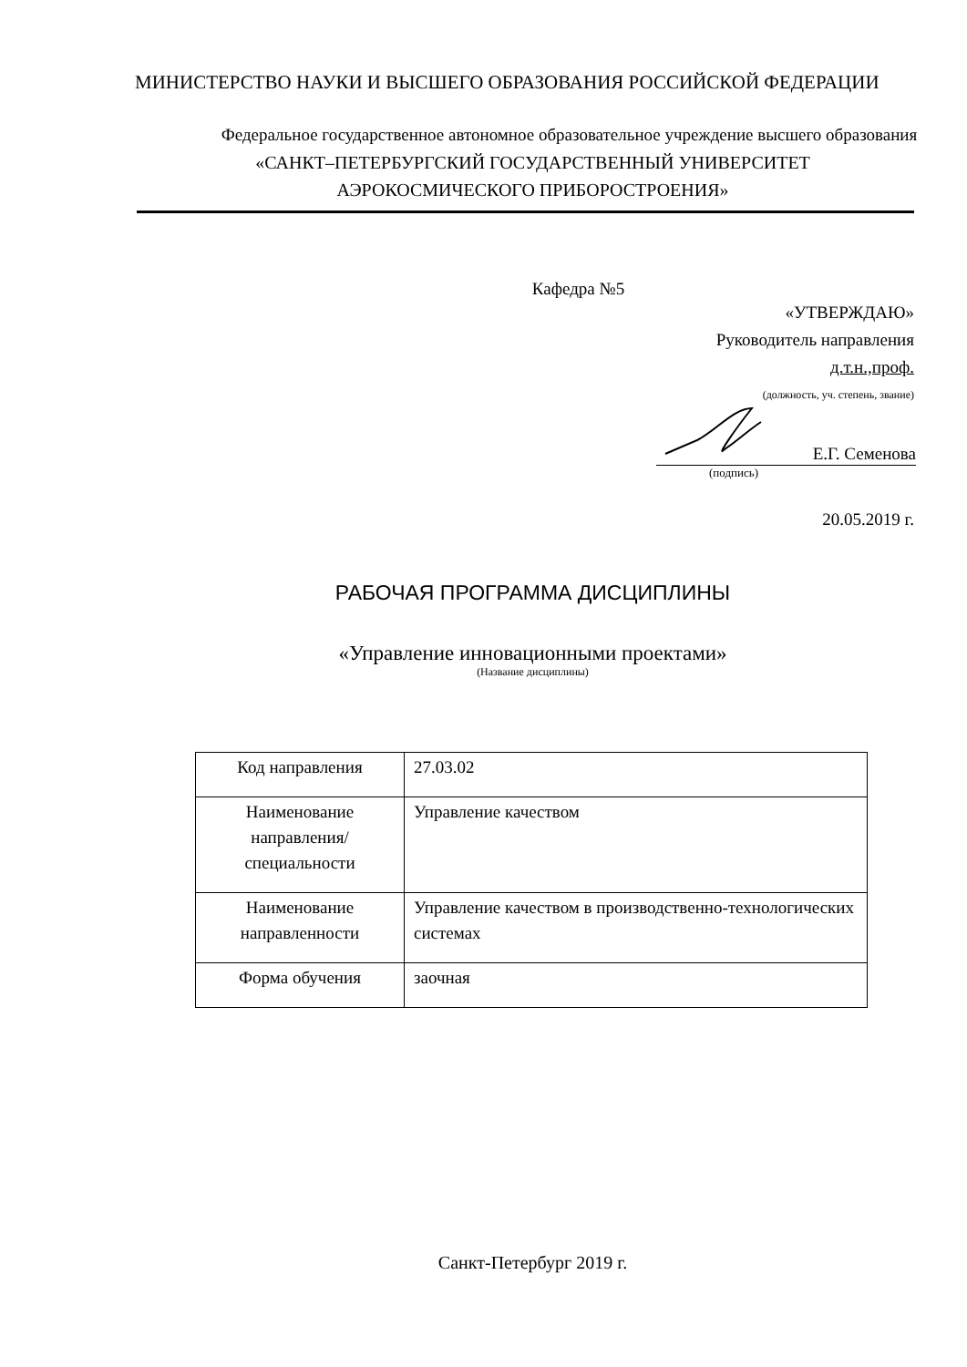МИНИСТЕРСТВО НАУКИ И ВЫСШЕГО ОБРАЗОВАНИЯ РОССИЙСКОЙ ФЕДЕРАЦИИ
Федеральное государственное автономное образовательное учреждение высшего образования
«САНКТ–ПЕТЕРБУРГСКИЙ ГОСУДАРСТВЕННЫЙ УНИВЕРСИТЕТ
АЭРОКОСМИЧЕСКОГО ПРИБОРОСТРОЕНИЯ»
Кафедра №5
«УТВЕРЖДАЮ»
Руководитель направления
д.т.н.,проф.
(должность, уч. степень, звание)
Е.Г. Семенова
(подпись)
20.05.2019 г.
РАБОЧАЯ ПРОГРАММА ДИСЦИПЛИНЫ
«Управление инновационными проектами»
(Название дисциплины)
| Код направления | 27.03.02 |
| Наименование направления/ специальности | Управление качеством |
| Наименование направленности | Управление качеством в производственно-технологических системах |
| Форма обучения | заочная |
Санкт-Петербург 2019 г.